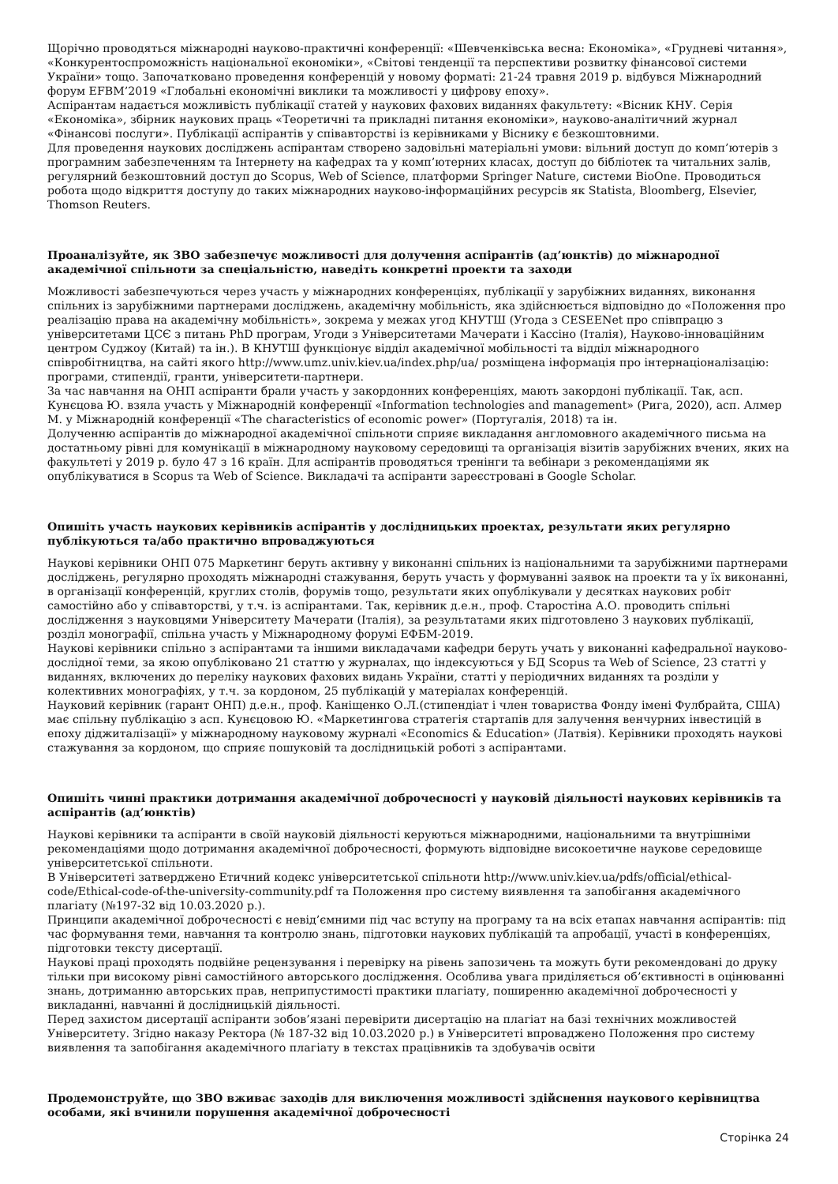Щорічно проводяться міжнародні науково-практичні конференції: «Шевченківська весна: Економіка», «Грудневі читання», «Конкурентоспроможність національної економіки», «Світові тенденції та перспективи розвитку фінансової системи України» тощо. Започатковано проведення конференцій у новому форматі: 21-24 травня 2019 р. відбувся Міжнародний форум EFBM’2019 «Глобальні економічні виклики та можливості у цифрову епоху».
Аспірантам надається можливість публікації статей у наукових фахових виданнях факультету: «Вісник КНУ. Серія «Економіка», збірник наукових праць «Теоретичні та прикладні питання економіки», науково-аналітичний журнал «Фінансові послуги». Публікації аспірантів у співавторстві із керівниками у Віснику є безкоштовними.
Для проведення наукових досліджень аспірантам створено задовільні матеріальні умови: вільний доступ до комп’ютерів з програмним забезпеченням та Інтернету на кафедрах та у комп’ютерних класах, доступ до бібліотек та читальних залів, регулярний безкоштовний доступ до Scopus, Web of Science, платформи Springer Nature, системи BioOne. Проводиться робота щодо відкриття доступу до таких міжнародних науково-інформаційних ресурсів як Statista, Bloomberg, Elsevier, Thomson Reuters.
Проаналізуйте, як ЗВО забезпечує можливості для долучення аспірантів (ад’юнктів) до міжнародної академічної спільноти за спеціальністю, наведіть конкретні проекти та заходи
Можливості забезпечуються через участь у міжнародних конференціях, публікації у зарубіжних виданнях, виконання спільних із зарубіжними партнерами досліджень, академічну мобільність, яка здійснюється відповідно до «Положення про реалізацію права на академічну мобільність», зокрема у межах угод КНУТШ (Угода з CESEENet про співпрацю з університетами ЦСЄ з питань PhD програм, Угоди з Університетами Мачерати і Кассіно (Італія), Науково-інноваційним центром Суджоу (Китай) та ін.). В КНУТШ функціонує відділ академічної мобільності та відділ міжнародного співробітництва, на сайті якого http://www.umz.univ.kiev.ua/index.php/ua/ розміщена інформація про інтернаціоналізацію: програми, стипендії, гранти, університети-партнери.
За час навчання на ОНП аспіранти брали участь у закордонних конференціях, мають закордоні публікації. Так, асп. Кунєцова Ю. взяла участь у Міжнародній конференції «Information technologies and management» (Рига, 2020), асп. Алмер М. у Міжнародній конференції «The characteristics of economic power» (Португалія, 2018) та ін.
Долученню аспірантів до міжнародної академічної спільноти сприяє викладання англомовного академічного письма на достатньому рівні для комунікації в міжнародному науковому середовищі та організація візитів зарубіжних вчених, яких на факультеті у 2019 р. було 47 з 16 країн. Для аспірантів проводяться тренінги та вебінари з рекомендаціями як опублікуватися в Scopus та Web of Science. Викладачі та аспіранти зареєстровані в Google Scholar.
Опишіть участь наукових керівників аспірантів у дослідницьких проектах, результати яких регулярно публікуються та/або практично впроваджуються
Наукові керівники ОНП 075 Маркетинг беруть активну у виконанні спільних із національними та зарубіжними партнерами досліджень, регулярно проходять міжнародні стажування, беруть участь у формуванні заявок на проекти та у їх виконанні, в організації конференцій, круглих столів, форумів тощо, результати яких опублікували у десятках наукових робіт самостійно або у співавторстві, у т.ч. із аспірантами. Так, керівник д.е.н., проф. Старостіна А.О. проводить спільні дослідження з науковцями Університету Мачерати (Італія), за результатами яких підготовлено 3 наукових публікації, розділ монографії, спільна участь у Міжнародному форумі ЕФБМ-2019.
Наукові керівники спільно з аспірантами та іншими викладачами кафедри беруть учать у виконанні кафедральної науково-дослідної теми, за якою опубліковано 21 статтю у журналах, що індексуються у БД Scopus та Web of Science, 23 статті у виданнях, включених до переліку наукових фахових видань України, статті у періодичних виданнях та розділи у колективних монографіях, у т.ч. за кордоном, 25 публікацій у матеріалах конференцій.
Науковий керівник (гарант ОНП) д.е.н., проф. Каніщенко О.Л.(стипендіат і член товариства Фонду імені Фулбрайта, США) має спільну публікацію з асп. Кунєцовою Ю. «Маркетингова стратегія стартапів для залучення венчурних інвестицій в епоху діджиталізації» у міжнародному науковому журналі «Economics & Education» (Латвія). Керівники проходять наукові стажування за кордоном, що сприяє пошуковій та дослідницькій роботі з аспірантами.
Опишіть чинні практики дотримання академічної доброчесності у науковій діяльності наукових керівників та аспірантів (ад’юнктів)
Наукові керівники та аспіранти в своїй науковій діяльності керуються міжнародними, національними та внутрішніми рекомендаціями щодо дотримання академічної доброчесності, формують відповідне високоетичне наукове середовище університетської спільноти.
В Університеті затверджено Етичний кодекс університетської спільноти http://www.univ.kiev.ua/pdfs/official/ethical-code/Ethical-code-of-the-university-community.pdf та Положення про систему виявлення та запобігання академічного плагіату (№197-32 від 10.03.2020 р.).
Принципи академічної доброчесності є невід’ємними під час вступу на програму та на всіх етапах навчання аспірантів: під час формування теми, навчання та контролю знань, підготовки наукових публікацій та апробації, участі в конференціях, підготовки тексту дисертації.
Наукові праці проходять подвійне рецензування і перевірку на рівень запозичень та можуть бути рекомендовані до друку тільки при високому рівні самостійного авторського дослідження. Особлива увага приділяється об’єктивності в оцінюванні знань, дотриманню авторських прав, неприпустимості практики плагіату, поширенню академічної доброчесності у викладанні, навчанні й дослідницькій діяльності.
Перед захистом дисертації аспіранти зобов’язані перевірити дисертацію на плагіат на базі технічних можливостей Університету. Згідно наказу Ректора (№ 187-32 від 10.03.2020 р.) в Університеті впроваджено Положення про систему виявлення та запобігання академічного плагіату в текстах працівників та здобувачів освіти
Продемонструйте, що ЗВО вживає заходів для виключення можливості здійснення наукового керівництва особами, які вчинили порушення академічної доброчесності
Сторінка 24